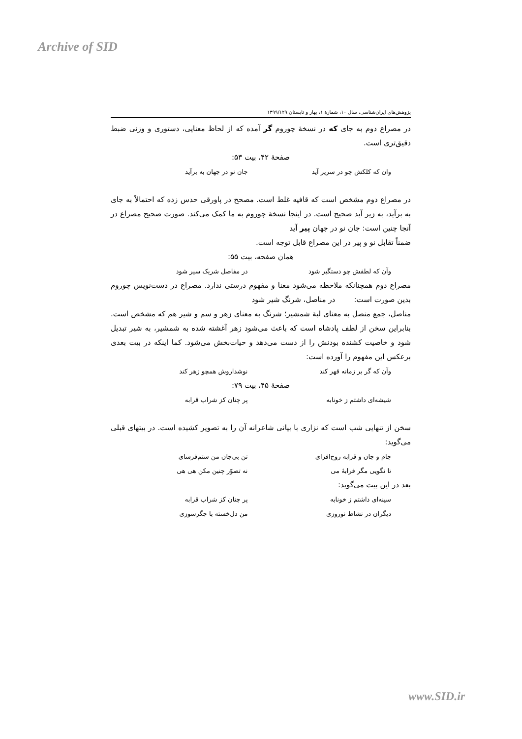Archive of SID
پژوهش‌های ایران‌شناسی، سال ۱۰، شمارهٔ ۱، بهار و تابستان ۱۳۹۹/۱۲۹
در مصراع دوم به جای که در نسخهٔ چوروم گر آمده که از لحاظ معنایی، دستوری و وزنی ضبط دقیق‌تری است.
صفحهٔ ۴۲، بیت ۵۳:
وان که کلکش چو در سریر آید جان نو در جهان به برآید
در مصراع دوم مشخص است که قافیه غلط است. مصحح در پاورقی حدس زده که احتمالاً به جای به برآید، به زیر آید صحیح است. در اینجا نسخهٔ چوروم به ما کمک می‌کند. صورت صحیح مصراع در آنجا چنین است: جان نو در جهان پیر آید
ضمناً تقابل نو و پیر در این مصراع قابل توجه است.
همان صفحه، بیت ۵۵:
وآن که لطفش چو دستگیر شود در مفاصل شریک سیر شود
مصراع دوم همچنانکه ملاحظه می‌شود معنا و مفهوم درستی ندارد. مصراع در دست‌نویس چوروم بدین صورت است: در مناصل، شرنگ شیر شود
مناصل، جمع منصل به معنای لبهٔ شمشیر؛ شرنگ به معنای زهر و سم و شیر هم که مشخص است. بنابراین سخن از لطف پادشاه است که باعث می‌شود زهر آغشته شده به شمشیر، به شیر تبدیل شود و خاصیت کشنده بودنش را از دست می‌دهد و حیات‌بخش می‌شود. کما اینکه در بیت بعدی برعکس این مفهوم را آورده است:
وآن که گر بر زمانه قهر کند نوشداروش همچو زهر کند
صفحهٔ ۴۵، بیت ۷۹:
شیشه‌ای داشتم ز خونابه پر چنان کز شراب قرابه
سخن از تنهایی شب است که نزاری با بیانی شاعرانه آن را به تصویر کشیده است. در بیتهای قبلی می‌گوید:
جام و جان و قرابه روح‌افزای تن بی‌جان من ستم‌فرسای
تا نگویی مگر قرابهٔ می نه تصوّر چنین مکن هی هی
بعد در این بیت می‌گوید:
سینه‌ای داشتم ز خونابه پر چنان کز شراب قرابه
دیگران در نشاط نوروزی من دل‌خسته با جگرسوزی
www.SID.ir